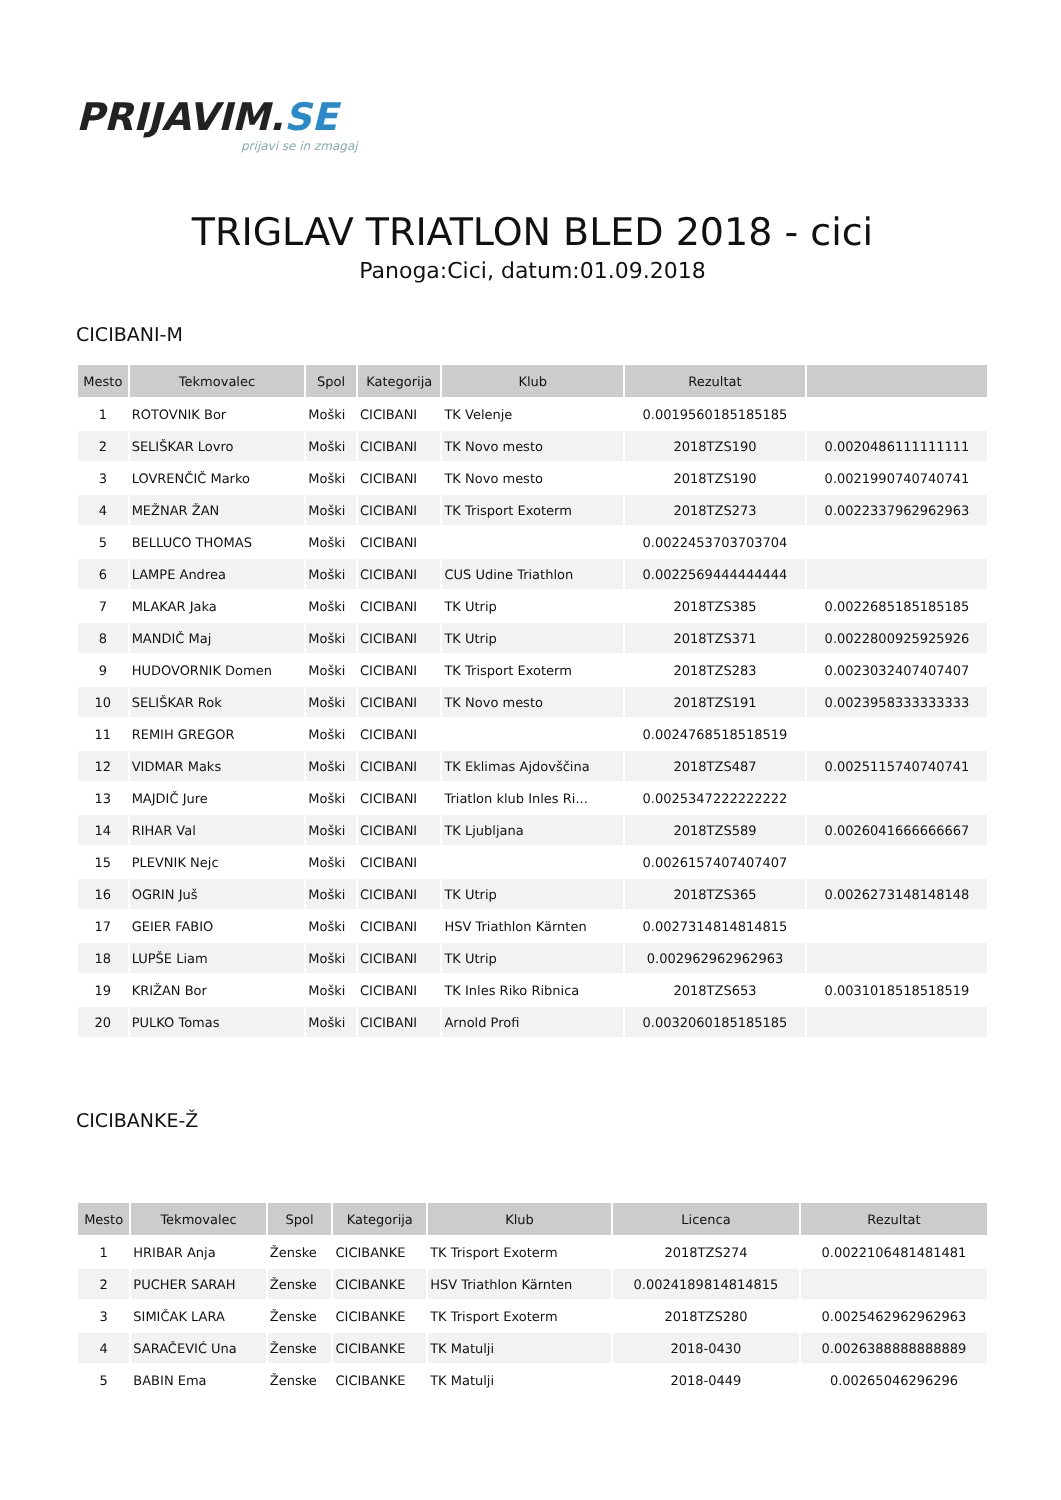PRIJAVIM.SE
prijavi se in zmagaj
TRIGLAV TRIATLON BLED 2018 - cici
Panoga:Cici, datum:01.09.2018
CICIBANI-M
| Mesto | Tekmovalec | Spol | Kategorija | Klub | Rezultat | |
| --- | --- | --- | --- | --- | --- | --- |
| 1 | ROTOVNIK Bor | Moški | CICIBANI | TK Velenje | 0.0019560185185185 | |
| 2 | SELIŠKAR Lovro | Moški | CICIBANI | TK Novo mesto | 2018TZS190 | 0.0020486111111111 |
| 3 | LOVRENČIČ Marko | Moški | CICIBANI | TK Novo mesto | 2018TZS190 | 0.0021990740740741 |
| 4 | MEŽNAR ŽAN | Moški | CICIBANI | TK Trisport Exoterm | 2018TZS273 | 0.0022337962962963 |
| 5 | BELLUCO THOMAS | Moški | CICIBANI | | 0.0022453703703704 | |
| 6 | LAMPE Andrea | Moški | CICIBANI | CUS Udine Triathlon | 0.0022569444444444 | |
| 7 | MLAKAR Jaka | Moški | CICIBANI | TK Utrip | 2018TZS385 | 0.0022685185185185 |
| 8 | MANDIČ Maj | Moški | CICIBANI | TK Utrip | 2018TZS371 | 0.0022800925925926 |
| 9 | HUDOVORNIK Domen | Moški | CICIBANI | TK Trisport Exoterm | 2018TZS283 | 0.0023032407407407 |
| 10 | SELIŠKAR Rok | Moški | CICIBANI | TK Novo mesto | 2018TZS191 | 0.0023958333333333 |
| 11 | REMIH GREGOR | Moški | CICIBANI | | 0.0024768518518519 | |
| 12 | VIDMAR Maks | Moški | CICIBANI | TK Eklimas Ajdovščina | 2018TZS487 | 0.0025115740740741 |
| 13 | MAJDIČ Jure | Moški | CICIBANI | Triatlon klub Inles Ri... | 0.0025347222222222 | |
| 14 | RIHAR Val | Moški | CICIBANI | TK Ljubljana | 2018TZS589 | 0.0026041666666667 |
| 15 | PLEVNIK Nejc | Moški | CICIBANI | | 0.0026157407407407 | |
| 16 | OGRIN Juš | Moški | CICIBANI | TK Utrip | 2018TZS365 | 0.0026273148148148 |
| 17 | GEIER FABIO | Moški | CICIBANI | HSV Triathlon Kärnten | 0.0027314814814815 | |
| 18 | LUPŠE Liam | Moški | CICIBANI | TK Utrip | 0.002962962962963 | |
| 19 | KRIŽAN Bor | Moški | CICIBANI | TK Inles Riko Ribnica | 2018TZS653 | 0.0031018518518519 |
| 20 | PULKO Tomas | Moški | CICIBANI | Arnold Profi | 0.0032060185185185 | |
CICIBANKE-Ž
| Mesto | Tekmovalec | Spol | Kategorija | Klub | Licenca | Rezultat |
| --- | --- | --- | --- | --- | --- | --- |
| 1 | HRIBAR Anja | Ženske | CICIBANKE | TK Trisport Exoterm | 2018TZS274 | 0.0022106481481481 |
| 2 | PUCHER SARAH | Ženske | CICIBANKE | HSV Triathlon Kärnten | 0.0024189814814815 | |
| 3 | SIMIČAK LARA | Ženske | CICIBANKE | TK Trisport Exoterm | 2018TZS280 | 0.0025462962962963 |
| 4 | SARAČEVIĆ Una | Ženske | CICIBANKE | TK Matulji | 2018-0430 | 0.0026388888888889 |
| 5 | BABIN Ema | Ženske | CICIBANKE | TK Matulji | 2018-0449 | 0.00265046296296 |